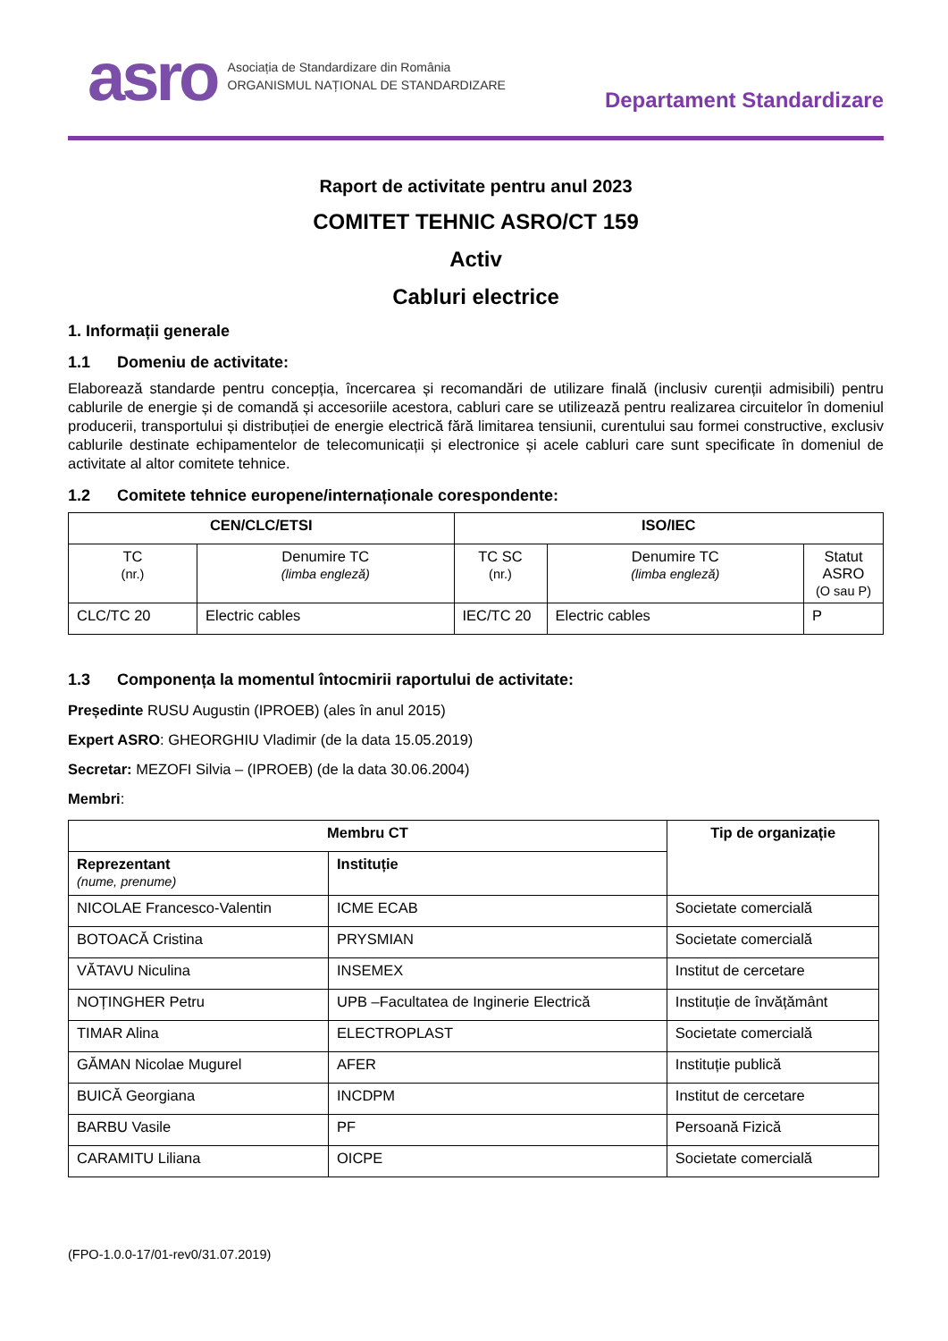asro Asociația de Standardizare din România
ORGANISMUL NAȚIONAL DE STANDARDIZARE
Departament Standardizare
Raport de activitate pentru anul 2023
COMITET TEHNIC ASRO/CT 159
Activ
Cabluri electrice
1. Informații generale
1.1 Domeniu de activitate:
Elaborează standarde pentru concepția, încercarea și recomandări de utilizare finală (inclusiv curenții admisibili) pentru cablurile de energie și de comandă și accesoriile acestora, cabluri care se utilizează pentru realizarea circuitelor în domeniul producerii, transportului și distribuției de energie electrică fără limitarea tensiunii, curentului sau formei constructive, exclusiv cablurile destinate echipamentelor de telecomunicații și electronice și acele cabluri care sunt specificate în domeniul de activitate al altor comitete tehnice.
1.2 Comitete tehnice europene/internaționale corespondente:
| CEN/CLC/ETSI | | ISO/IEC | | |
| --- | --- | --- | --- | --- |
| TC (nr.) | Denumire TC (limba engleză) | TC SC (nr.) | Denumire TC (limba engleză) | Statut ASRO (O sau P) |
| CLC/TC 20 | Electric cables | IEC/TC 20 | Electric cables | P |
1.3 Componența la momentul întocmirii raportului de activitate:
Președinte RUSU Augustin (IPROEB) (ales în anul 2015)
Expert ASRO: GHEORGHIU Vladimir (de la data 15.05.2019)
Secretar: MEZOFI Silvia – (IPROEB) (de la data 30.06.2004)
Membri:
| Membru CT | | Tip de organizație |
| --- | --- | --- |
| Reprezentant (nume, prenume) | Instituție | |
| NICOLAE Francesco-Valentin | ICME ECAB | Societate comercială |
| BOTOACĂ Cristina | PRYSMIAN | Societate comercială |
| VĂTAVU Niculina | INSEMEX | Institut de cercetare |
| NOȚINGHER Petru | UPB –Facultatea de Inginerie Electrică | Instituție de învățământ |
| TIMAR Alina | ELECTROPLAST | Societate comercială |
| GĂMAN Nicolae Mugurel | AFER | Instituție publică |
| BUICĂ Georgiana | INCDPM | Institut de cercetare |
| BARBU Vasile | PF | Persoană Fizică |
| CARAMITU Liliana | OICPE | Societate comercială |
(FPO-1.0.0-17/01-rev0/31.07.2019)